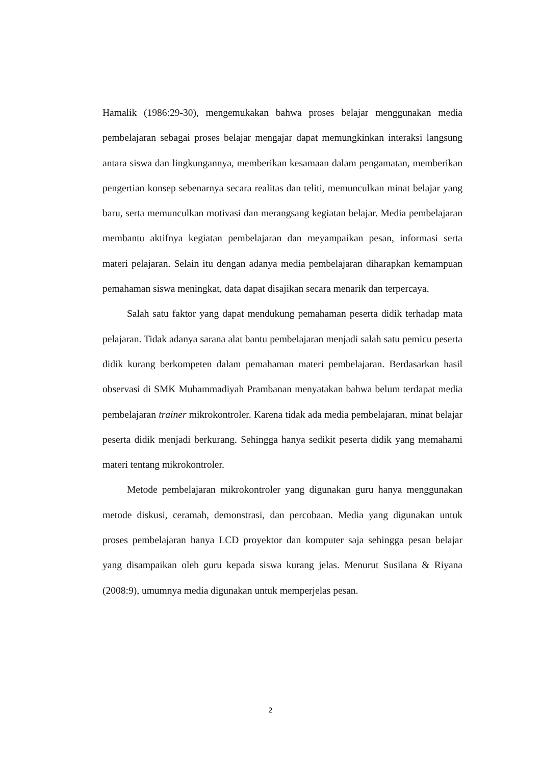Hamalik (1986:29-30), mengemukakan bahwa proses belajar menggunakan media pembelajaran sebagai proses belajar mengajar dapat memungkinkan interaksi langsung antara siswa dan lingkungannya, memberikan kesamaan dalam pengamatan, memberikan pengertian konsep sebenarnya secara realitas dan teliti, memunculkan minat belajar yang baru, serta memunculkan motivasi dan merangsang kegiatan belajar. Media pembelajaran membantu aktifnya kegiatan pembelajaran dan meyampaikan pesan, informasi serta materi pelajaran. Selain itu dengan adanya media pembelajaran diharapkan kemampuan pemahaman siswa meningkat, data dapat disajikan secara menarik dan terpercaya.
Salah satu faktor yang dapat mendukung pemahaman peserta didik terhadap mata pelajaran. Tidak adanya sarana alat bantu pembelajaran menjadi salah satu pemicu peserta didik kurang berkompeten dalam pemahaman materi pembelajaran. Berdasarkan hasil observasi di SMK Muhammadiyah Prambanan menyatakan bahwa belum terdapat media pembelajaran trainer mikrokontroler. Karena tidak ada media pembelajaran, minat belajar peserta didik menjadi berkurang. Sehingga hanya sedikit peserta didik yang memahami materi tentang mikrokontroler.
Metode pembelajaran mikrokontroler yang digunakan guru hanya menggunakan metode diskusi, ceramah, demonstrasi, dan percobaan. Media yang digunakan untuk proses pembelajaran hanya LCD proyektor dan komputer saja sehingga pesan belajar yang disampaikan oleh guru kepada siswa kurang jelas. Menurut Susilana & Riyana (2008:9), umumnya media digunakan untuk memperjelas pesan.
2